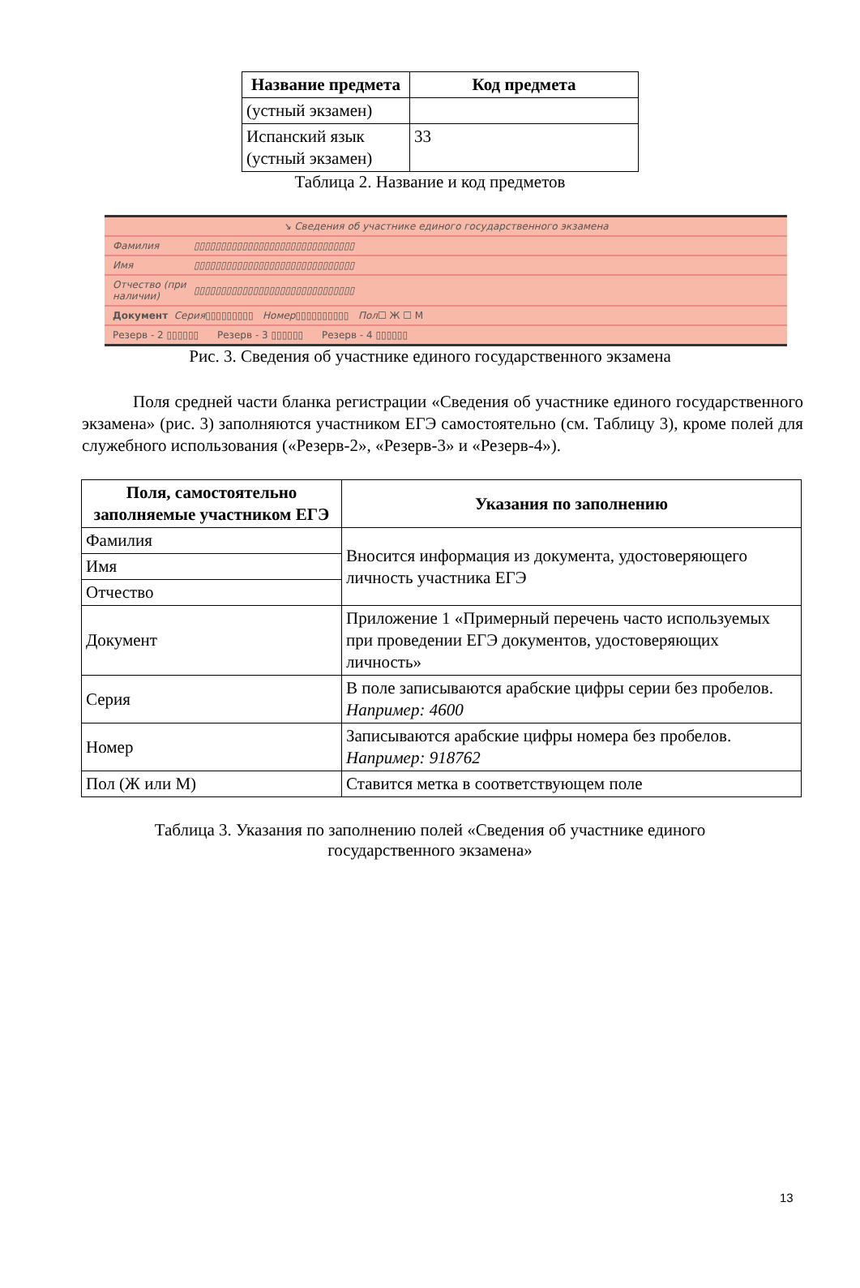| Название предмета | Код предмета |
| --- | --- |
| (устный экзамен) | |
| Испанский язык (устный экзамен) | 33 |
Таблица 2. Название и код предметов
↘ Сведения об участнике единого государственного экзамена
Фамилия ▯▯▯▯▯▯▯▯▯▯▯▯▯▯▯▯▯▯▯▯▯▯▯▯▯▯▯▯▯▯
Имя ▯▯▯▯▯▯▯▯▯▯▯▯▯▯▯▯▯▯▯▯▯▯▯▯▯▯▯▯▯▯
Отчество (при наличии) ▯▯▯▯▯▯▯▯▯▯▯▯▯▯▯▯▯▯▯▯▯▯▯▯▯▯▯▯▯▯
Документ Серия ▯▯▯▯▯▯▯▯▯ Номер ▯▯▯▯▯▯▯▯▯▯ Пол ☐ Ж ☐ М
Резерв - 2 ▯▯▯▯▯▯ Резерв - 3 ▯▯▯▯▯▯ Резерв - 4 ▯▯▯▯▯▯
Рис. 3. Сведения об участнике единого государственного экзамена
Поля средней части бланка регистрации «Сведения об участнике единого государственного экзамена» (рис. 3) заполняются участником ЕГЭ самостоятельно (см. Таблицу 3), кроме полей для служебного использования («Резерв-2», «Резерв-3» и «Резерв-4»).
| Поля, самостоятельно заполняемые участником ЕГЭ | Указания по заполнению |
| --- | --- |
| Фамилия | Вносится информация из документа, удостоверяющего личность участника ЕГЭ |
| Имя | |
| Отчество | |
| Документ | Приложение 1 «Примерный перечень часто используемых при проведении ЕГЭ документов, удостоверяющих личность» |
| Серия | В поле записываются арабские цифры серии без пробелов. Например: 4600 |
| Номер | Записываются арабские цифры номера без пробелов. Например: 918762 |
| Пол (Ж или М) | Ставится метка в соответствующем поле |
Таблица 3. Указания по заполнению полей «Сведения об участнике единого
государственного экзамена»
13